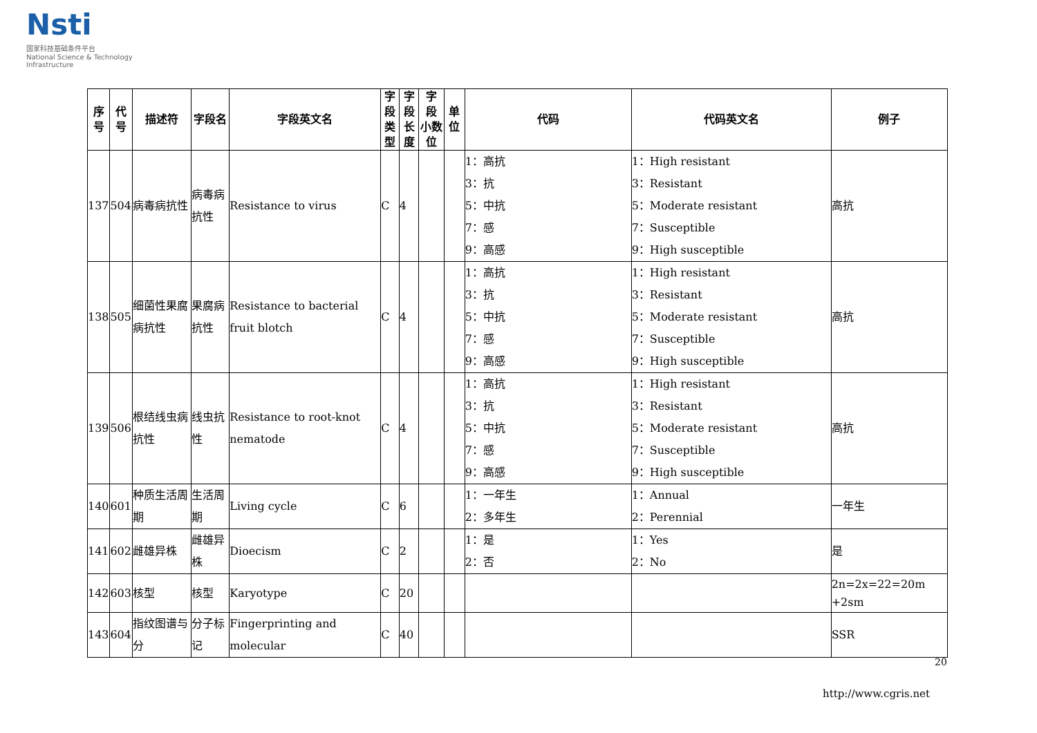Nsti
国家科技基础条件平台
National Science & Technology Infrastructure
| 序号 | 代号 | 描述符 | 字段名 | 字段英文名 | 字段 类型 | 字段 长度 | 字 段 小数位 | 单 位 | 代码 | 代码英文名 | 例子 |
| --- | --- | --- | --- | --- | --- | --- | --- | --- | --- | --- | --- |
| 137 | 504 | 病毒病抗性 | 病毒病抗性 | Resistance to virus | C | 4 | | | 1：高抗 3：抗 5：中抗 7：感 9：高感 | 1：High resistant 3：Resistant 5：Moderate resistant 7：Susceptible 9：High susceptible | 高抗 |
| 138 | 505 | 细菌性果腐病抗性 | 果腐病抗性 | Resistance to bacterial fruit blotch | C | 4 | | | 1：高抗 3：抗 5：中抗 7：感 9：高感 | 1：High resistant 3：Resistant 5：Moderate resistant 7：Susceptible 9：High susceptible | 高抗 |
| 139 | 506 | 根结线虫病抗性 | 线虫抗性 | Resistance to root-knot nematode | C | 4 | | | 1：高抗 3：抗 5：中抗 7：感 9：高感 | 1：High resistant 3：Resistant 5：Moderate resistant 7：Susceptible 9：High susceptible | 高抗 |
| 140 | 601 | 种质生活周期 | 生活周期 | Living cycle | C | 6 | | | 1：一年生 2：多年生 | 1：Annual 2：Perennial | 一年生 |
| 141 | 602 | 雌雄异株 | 雌雄异株 | Dioecism | C | 2 | | | 1：是 2：否 | 1：Yes 2：No | 是 |
| 142 | 603 | 核型 | 核型 | Karyotype | C | 20 | | | | | 2n=2x=22=20m +2sm |
| 143 | 604 | 指纹图谱与分 | 分子标记 | Fingerprinting and molecular | C | 40 | | | | | SSR |
20
http://www.cgris.net